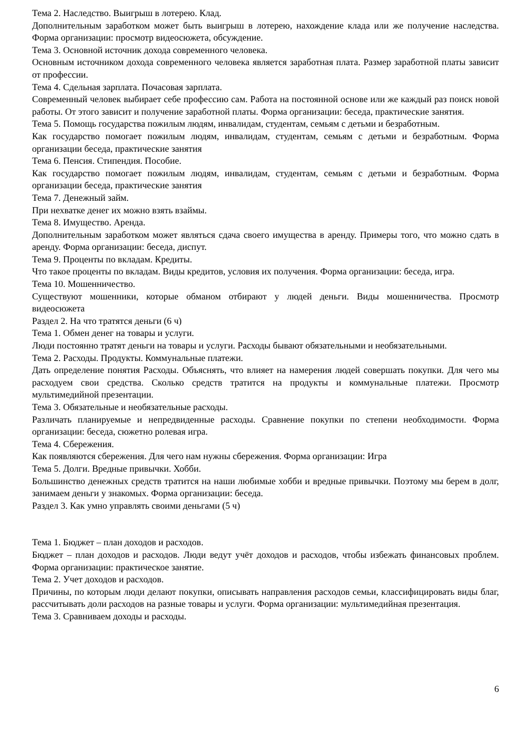Тема 2. Наследство. Выигрыш в лотерею. Клад.
Дополнительным заработком может быть выигрыш в лотерею, нахождение клада или же получение наследства. Форма организации: просмотр видеосюжета, обсуждение.
Тема 3. Основной источник дохода современного человека.
Основным источником дохода современного человека является заработная плата. Размер заработной платы зависит от профессии.
Тема 4. Сдельная зарплата. Почасовая зарплата.
Современный человек выбирает себе профессию сам. Работа на постоянной основе или же каждый раз поиск новой работы. От этого зависит и получение заработной платы. Форма организации: беседа, практические занятия.
Тема 5. Помощь государства пожилым людям, инвалидам, студентам, семьям с детьми и безработным.
Как государство помогает пожилым людям, инвалидам, студентам, семьям с детьми и безработным. Форма организации беседа, практические занятия
Тема 6. Пенсия. Стипендия. Пособие.
Как государство помогает пожилым людям, инвалидам, студентам, семьям с детьми и безработным. Форма организации беседа, практические занятия
Тема 7. Денежный займ.
При нехватке денег их можно взять взаймы.
Тема 8. Имущество. Аренда.
Дополнительным заработком может являться сдача своего имущества в аренду. Примеры того, что можно сдать в аренду. Форма организации: беседа, диспут.
Тема 9. Проценты по вкладам. Кредиты.
Что такое проценты по вкладам. Виды кредитов, условия их получения. Форма организации: беседа, игра.
Тема 10. Мошенничество.
Существуют мошенники, которые обманом отбирают у людей деньги. Виды мошенничества. Просмотр видеосюжета
Раздел 2. На что тратятся деньги (6 ч)
Тема 1. Обмен денег на товары и услуги.
Люди постоянно тратят деньги на товары и услуги. Расходы бывают обязательными и необязательными.
Тема 2. Расходы. Продукты. Коммунальные платежи.
Дать определение понятия Расходы. Объяснять, что влияет на намерения людей совершать покупки. Для чего мы расходуем свои средства. Сколько средств тратится на продукты и коммунальные платежи. Просмотр мультимедийной презентации.
Тема 3. Обязательные и необязательные расходы.
Различать планируемые и непредвиденные расходы. Сравнение покупки по степени необходимости. Форма организации: беседа, сюжетно ролевая игра.
Тема 4. Сбережения.
Как появляются сбережения. Для чего нам нужны сбережения. Форма организации: Игра
Тема 5. Долги. Вредные привычки. Хобби.
Большинство денежных средств тратится на наши любимые хобби и вредные привычки. Поэтому мы берем в долг, занимаем деньги у знакомых. Форма организации: беседа.
Раздел 3. Как умно управлять своими деньгами (5 ч)
Тема 1. Бюджет – план доходов и расходов.
Бюджет – план доходов и расходов. Люди ведут учёт доходов и расходов, чтобы избежать финансовых проблем. Форма организации: практическое занятие.
Тема 2. Учет доходов и расходов.
Причины, по которым люди делают покупки, описывать направления расходов семьи, классифицировать виды благ, рассчитывать доли расходов на разные товары и услуги. Форма организации: мультимедийная презентация.
Тема 3. Сравниваем доходы и расходы.
6